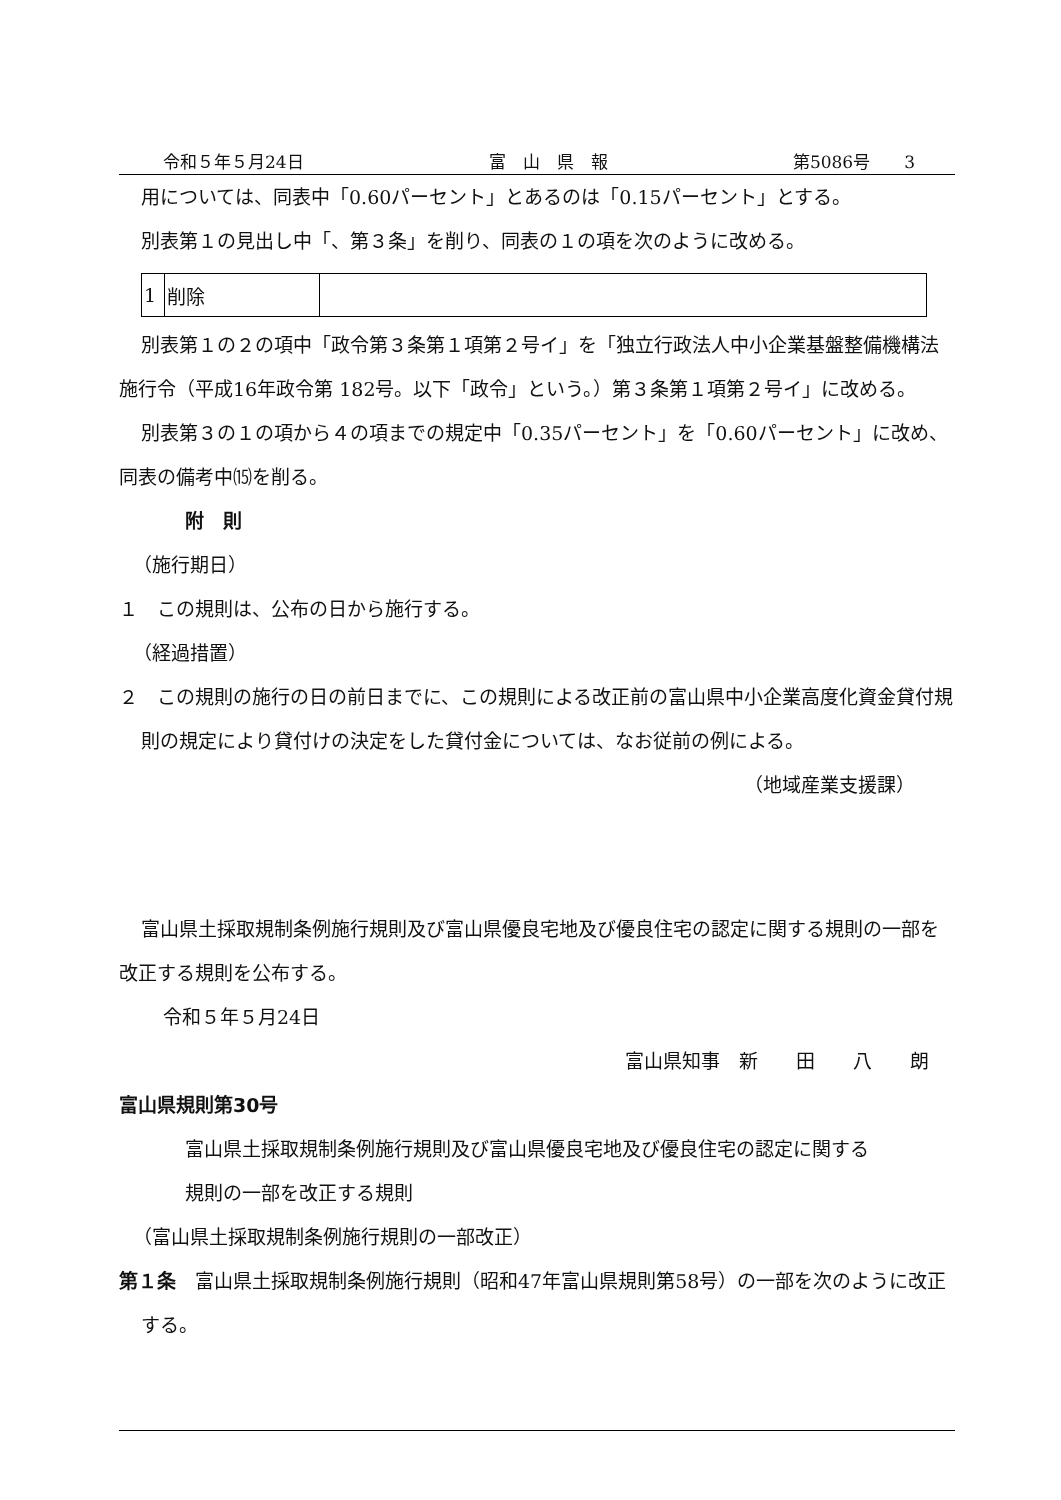令和５年５月24日 富　山　県　報 第5086号　　3
用については、同表中「0.60パーセント」とあるのは「0.15パーセント」とする。
別表第１の見出し中「、第３条」を削り、同表の１の項を次のように改める。
| 1 | 削除 | |
別表第１の２の項中「政令第３条第１項第２号イ」を「独立行政法人中小企業基盤整備機構法施行令（平成16年政令第 182号。以下「政令」という。）第３条第１項第２号イ」に改める。
別表第３の１の項から４の項までの規定中「0.35パーセント」を「0.60パーセント」に改め、同表の備考中⒂を削る。
附　則
（施行期日）
１　この規則は、公布の日から施行する。
（経過措置）
２　この規則の施行の日の前日までに、この規則による改正前の富山県中小企業高度化資金貸付規則の規定により貸付けの決定をした貸付金については、なお従前の例による。
（地域産業支援課）
富山県土採取規制条例施行規則及び富山県優良宅地及び優良住宅の認定に関する規則の一部を改正する規則を公布する。
令和５年５月24日
富山県知事　新　　田　　八　　朗
富山県規則第30号
富山県土採取規制条例施行規則及び富山県優良宅地及び優良住宅の認定に関する規則の一部を改正する規則
（富山県土採取規制条例施行規則の一部改正）
第１条　富山県土採取規制条例施行規則（昭和47年富山県規則第58号）の一部を次のように改正する。